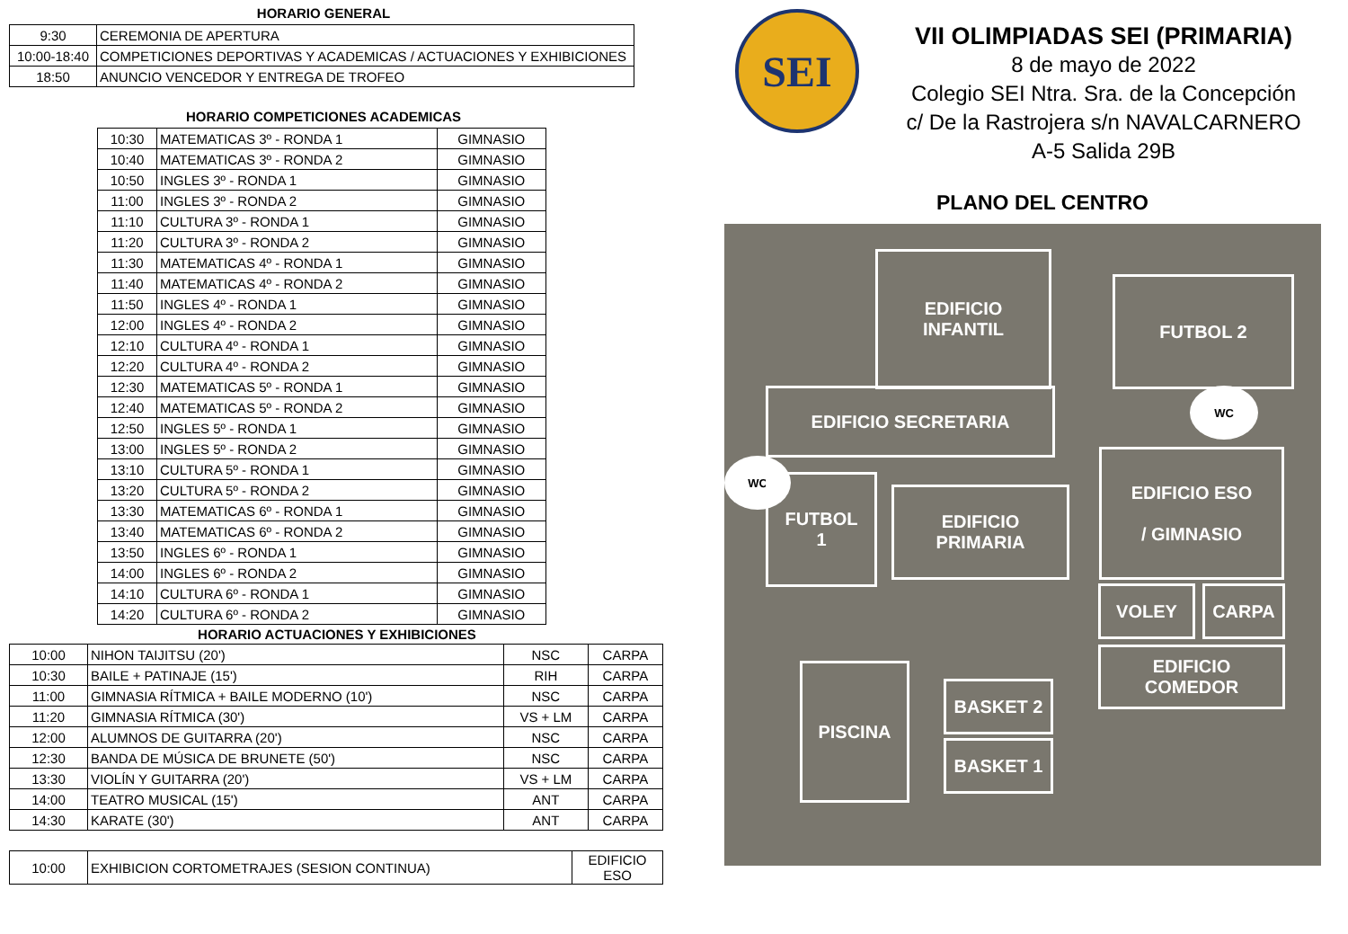HORARIO GENERAL
| 9:30 | CEREMONIA DE APERTURA |
| 10:00-18:40 | COMPETICIONES DEPORTIVAS Y ACADEMICAS / ACTUACIONES Y EXHIBICIONES |
| 18:50 | ANUNCIO VENCEDOR Y ENTREGA DE TROFEO |
HORARIO COMPETICIONES ACADEMICAS
| 10:30 | MATEMATICAS 3º - RONDA 1 | GIMNASIO |
| 10:40 | MATEMATICAS 3º - RONDA 2 | GIMNASIO |
| 10:50 | INGLES 3º - RONDA 1 | GIMNASIO |
| 11:00 | INGLES 3º - RONDA 2 | GIMNASIO |
| 11:10 | CULTURA 3º - RONDA 1 | GIMNASIO |
| 11:20 | CULTURA 3º - RONDA 2 | GIMNASIO |
| 11:30 | MATEMATICAS 4º - RONDA 1 | GIMNASIO |
| 11:40 | MATEMATICAS 4º - RONDA 2 | GIMNASIO |
| 11:50 | INGLES 4º - RONDA 1 | GIMNASIO |
| 12:00 | INGLES 4º - RONDA 2 | GIMNASIO |
| 12:10 | CULTURA 4º - RONDA 1 | GIMNASIO |
| 12:20 | CULTURA 4º - RONDA 2 | GIMNASIO |
| 12:30 | MATEMATICAS 5º - RONDA 1 | GIMNASIO |
| 12:40 | MATEMATICAS 5º - RONDA 2 | GIMNASIO |
| 12:50 | INGLES 5º - RONDA 1 | GIMNASIO |
| 13:00 | INGLES 5º - RONDA 2 | GIMNASIO |
| 13:10 | CULTURA 5º - RONDA 1 | GIMNASIO |
| 13:20 | CULTURA 5º - RONDA 2 | GIMNASIO |
| 13:30 | MATEMATICAS 6º - RONDA 1 | GIMNASIO |
| 13:40 | MATEMATICAS 6º - RONDA 2 | GIMNASIO |
| 13:50 | INGLES 6º - RONDA 1 | GIMNASIO |
| 14:00 | INGLES 6º - RONDA 2 | GIMNASIO |
| 14:10 | CULTURA 6º - RONDA 1 | GIMNASIO |
| 14:20 | CULTURA 6º - RONDA 2 | GIMNASIO |
HORARIO ACTUACIONES Y EXHIBICIONES
| 10:00 | NIHON TAIJITSU (20') | NSC | CARPA |
| 10:30 | BAILE + PATINAJE (15') | RIH | CARPA |
| 11:00 | GIMNASIA RÍTMICA + BAILE MODERNO (10') | NSC | CARPA |
| 11:20 | GIMNASIA RÍTMICA (30') | VS + LM | CARPA |
| 12:00 | ALUMNOS DE GUITARRA (20') | NSC | CARPA |
| 12:30 | BANDA DE MÚSICA DE BRUNETE (50') | NSC | CARPA |
| 13:30 | VIOLÍN Y GUITARRA (20') | VS + LM | CARPA |
| 14:00 | TEATRO MUSICAL (15') | ANT | CARPA |
| 14:30 | KARATE (30') | ANT | CARPA |
| 10:00 | EXHIBICION CORTOMETRAJES (SESION CONTINUA) | EDIFICIO ESO |
SEI
VII OLIMPIADAS SEI (PRIMARIA)
8 de mayo de 2022
Colegio SEI Ntra. Sra. de la Concepción
c/ De la Rastrojera s/n NAVALCARNERO
A-5 Salida 29B
PLANO DEL CENTRO
EDIFICIO
INFANTIL
FUTBOL 2
WC
EDIFICIO SECRETARIA
WC
EDIFICIO ESO
/ GIMNASIO
FUTBOL
1
EDIFICIO
PRIMARIA
VOLEY CARPA
EDIFICIO
COMEDOR
PISCINA
BASKET 2
BASKET 1